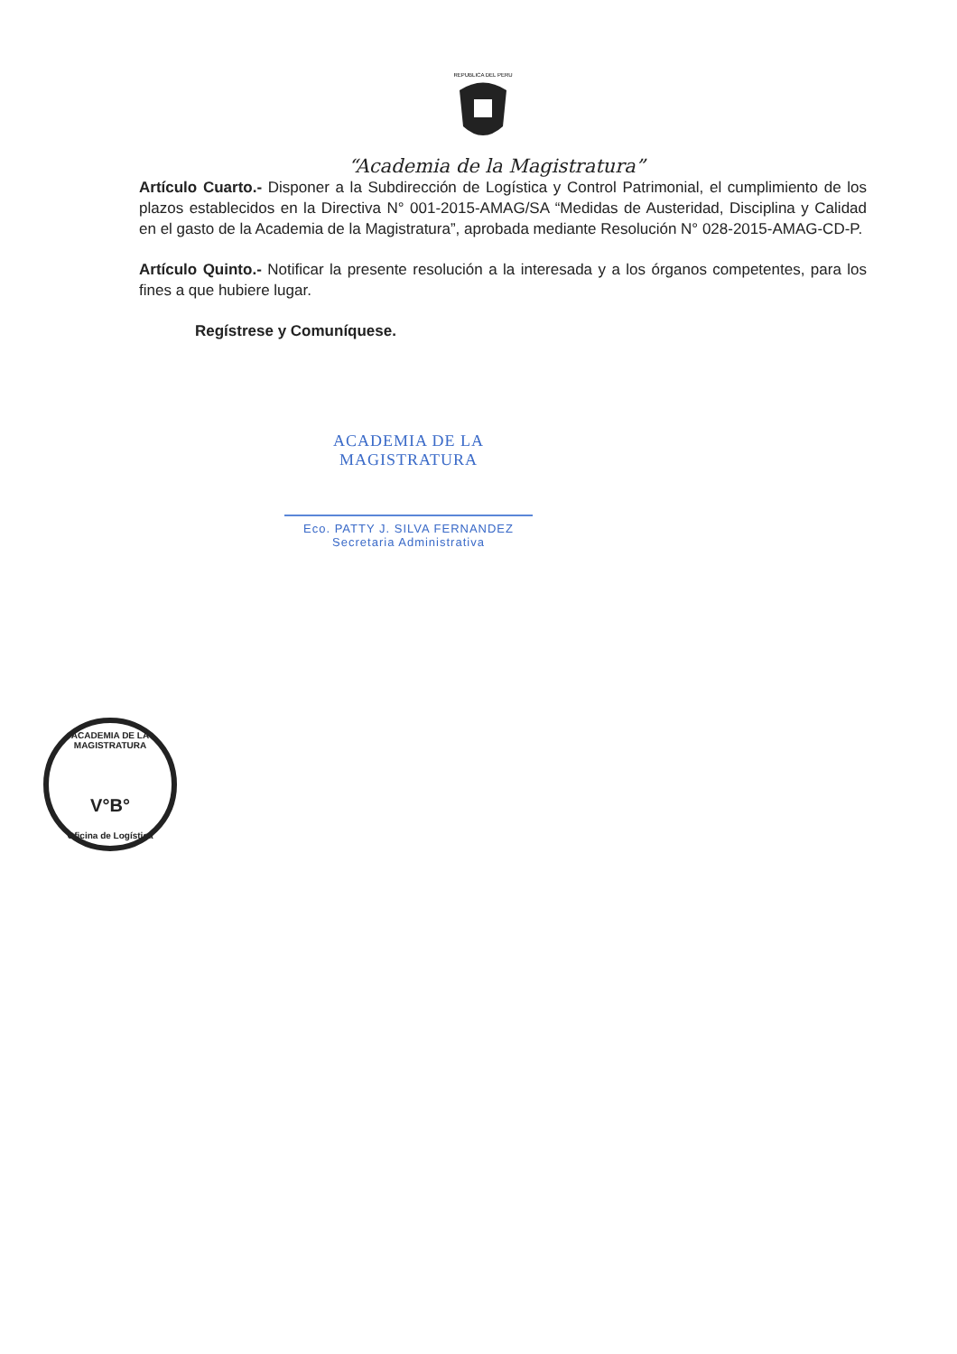REPUBLICA DEL PERU
“Academia de la Magistratura”
Artículo Cuarto.- Disponer a la Subdirección de Logística y Control Patrimonial, el cumplimiento de los plazos establecidos en la Directiva N° 001-2015-AMAG/SA “Medidas de Austeridad, Disciplina y Calidad en el gasto de la Academia de la Magistratura”, aprobada mediante Resolución N° 028-2015-AMAG-CD-P.
Artículo Quinto.- Notificar la presente resolución a la interesada y a los órganos competentes, para los fines a que hubiere lugar.
Regístrese y Comuníquese.
ACADEMIA DE LA MAGISTRATURA
Eco. PATTY J. SILVA FERNANDEZ
Secretaria Administrativa
ACADEMIA DE LA MAGISTRATURA
V°B°
Oficina de Logística